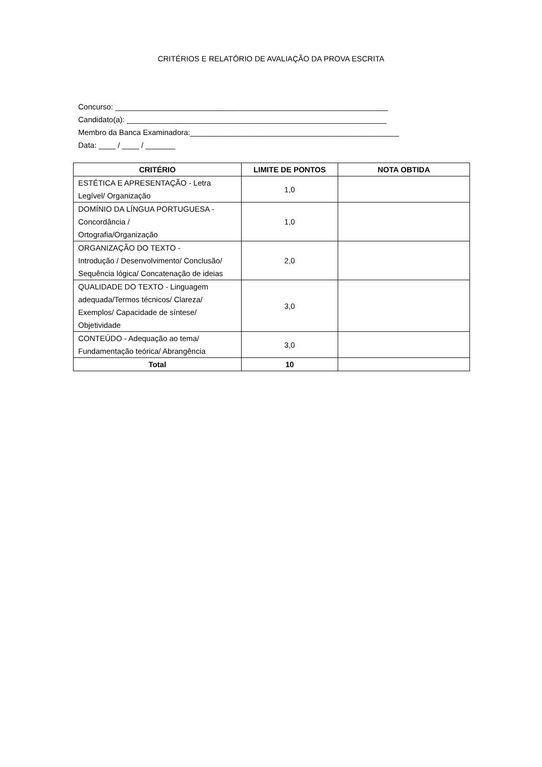CRITÉRIOS E RELATÓRIO DE AVALIAÇÃO DA PROVA ESCRITA
Concurso: ________________________________________________________________ Candidato(a): _____________________________________________________________ Membro da Banca Examinadora:_________________________________________________ Data: ____ / ____ / _______
| CRITÉRIO | LIMITE DE PONTOS | NOTA OBTIDA |
| --- | --- | --- |
| ESTÉTICA E APRESENTAÇÃO - Letra Legível/ Organização | 1,0 | |
| DOMÍNIO DA LÍNGUA PORTUGUESA - Concordância / Ortografia/Organização | 1,0 | |
| ORGANIZAÇÃO DO TEXTO - Introdução / Desenvolvimento/ Conclusão/ Sequência lógica/ Concatenação de ideias | 2,0 | |
| QUALIDADE DO TEXTO - Linguagem adequada/Termos técnicos/ Clareza/ Exemplos/ Capacidade de síntese/ Objetividade | 3,0 | |
| CONTEÚDO - Adequação ao tema/ Fundamentação teórica/ Abrangência | 3,0 | |
| Total | 10 | |